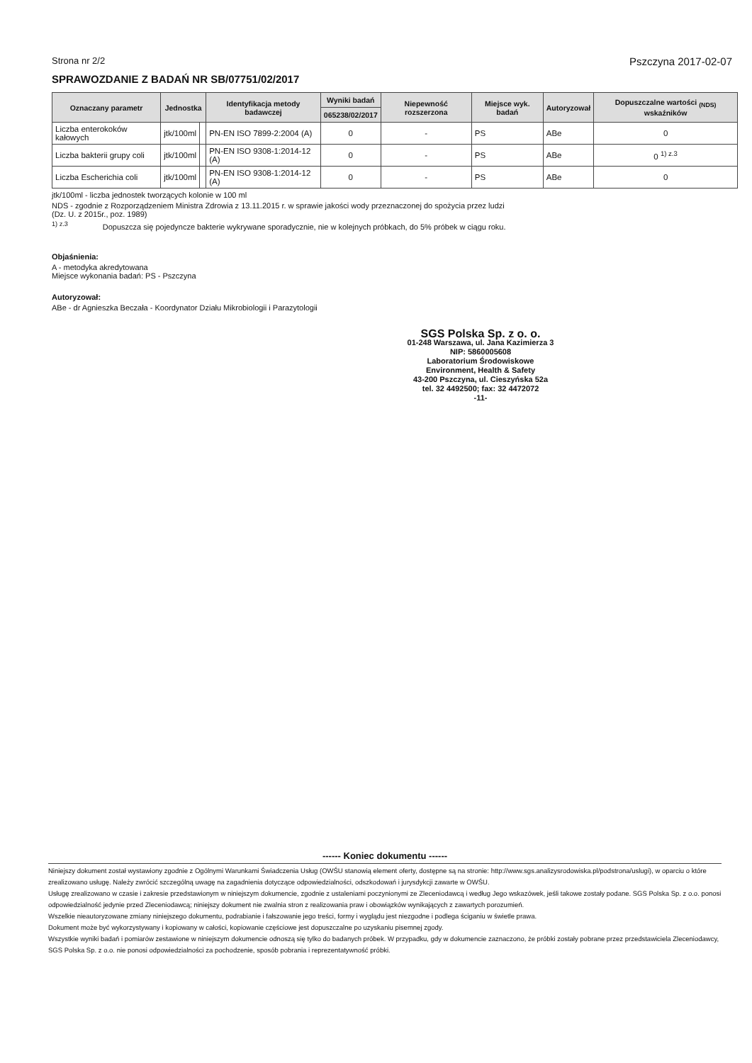Strona nr 2/2 Pszczyna 2017-02-07
SPRAWOZDANIE Z BADAŃ NR SB/07751/02/2017
| Oznaczany parametr | Jednostka | | Identyfikacja metody badawczej | Wyniki badań | Niepewność rozszerzona | Miejsce wyk. badań | Autoryzował | Dopuszczalne wartości <sub>(NDS)</sub> wskaźników |
| --- | --- | --- | --- | --- | --- | --- | --- | --- |
| | | | | 065238/02/2017 | | | | |
| Liczba enterokoków kałowych | jtk/100ml | | PN-EN ISO 7899-2:2004 (A) | 0 | - | PS | ABe | 0 |
| Liczba bakterii grupy coli | jtk/100ml | | PN-EN ISO 9308-1:2014-12 (A) | 0 | - | PS | ABe | 0 <sup>1) z.3</sup> |
| Liczba Escherichia coli | jtk/100ml | | PN-EN ISO 9308-1:2014-12 (A) | 0 | - | PS | ABe | 0 |
jtk/100ml - liczba jednostek tworzących kolonie w 100 ml
NDS - zgodnie z Rozporządzeniem Ministra Zdrowia z 13.11.2015 r. w sprawie jakości wody przeznaczonej do spożycia przez ludzi
(Dz. U. z 2015r., poz. 1989)
<sup>1) z.3</sup> Dopuszcza się pojedyncze bakterie wykrywane sporadycznie, nie w kolejnych próbkach, do 5% próbek w ciągu roku.
Objaśnienia:
A - metodyka akredytowana
Miejsce wykonania badań: PS - Pszczyna
Autoryzował:
ABe - dr Agnieszka Beczała - Koordynator Działu Mikrobiologii i Parazytologii
SGS Polska Sp. z o. o.
01-248 Warszawa, ul. Jana Kazimierza 3
NIP: 5860005608
Laboratorium Środowiskowe
Environment, Health & Safety
43-200 Pszczyna, ul. Cieszyńska 52a
tel. 32 4492500; fax: 32 4472072
-11-
------ Koniec dokumentu ------
Niniejszy dokument został wystawiony zgodnie z Ogólnymi Warunkami Świadczenia Usług (OWŚU stanowią element oferty, dostępne są na stronie: http://www.sgs.analizysrodowiska.pl/podstrona/uslugi), w oparciu o które zrealizowano usługę. Należy zwrócić szczególną uwagę na zagadnienia dotyczące odpowiedzialności, odszkodowań i jurysdykcji zawarte w OWŚU.
Usługę zrealizowano w czasie i zakresie przedstawionym w niniejszym dokumencie, zgodnie z ustaleniami poczynionymi ze Zleceniodawcą i według Jego wskazówek, jeśli takowe zostały podane. SGS Polska Sp. z o.o. ponosi odpowiedzialność jedynie przed Zleceniodawcą; niniejszy dokument nie zwalnia stron z realizowania praw i obowiązków wynikających z zawartych porozumień.
Wszelkie nieautoryzowane zmiany niniejszego dokumentu, podrabianie i fałszowanie jego treści, formy i wyglądu jest niezgodne i podlega ściganiu w świetle prawa.
Dokument może być wykorzystywany i kopiowany w całości, kopiowanie częściowe jest dopuszczalne po uzyskaniu pisemnej zgody.
Wszystkie wyniki badań i pomiarów zestawione w niniejszym dokumencie odnoszą się tylko do badanych próbek. W przypadku, gdy w dokumencie zaznaczono, że próbki zostały pobrane przez przedstawiciela Zleceniodawcy, SGS Polska Sp. z o.o. nie ponosi odpowiedzialności za pochodzenie, sposób pobrania i reprezentatywność próbki.